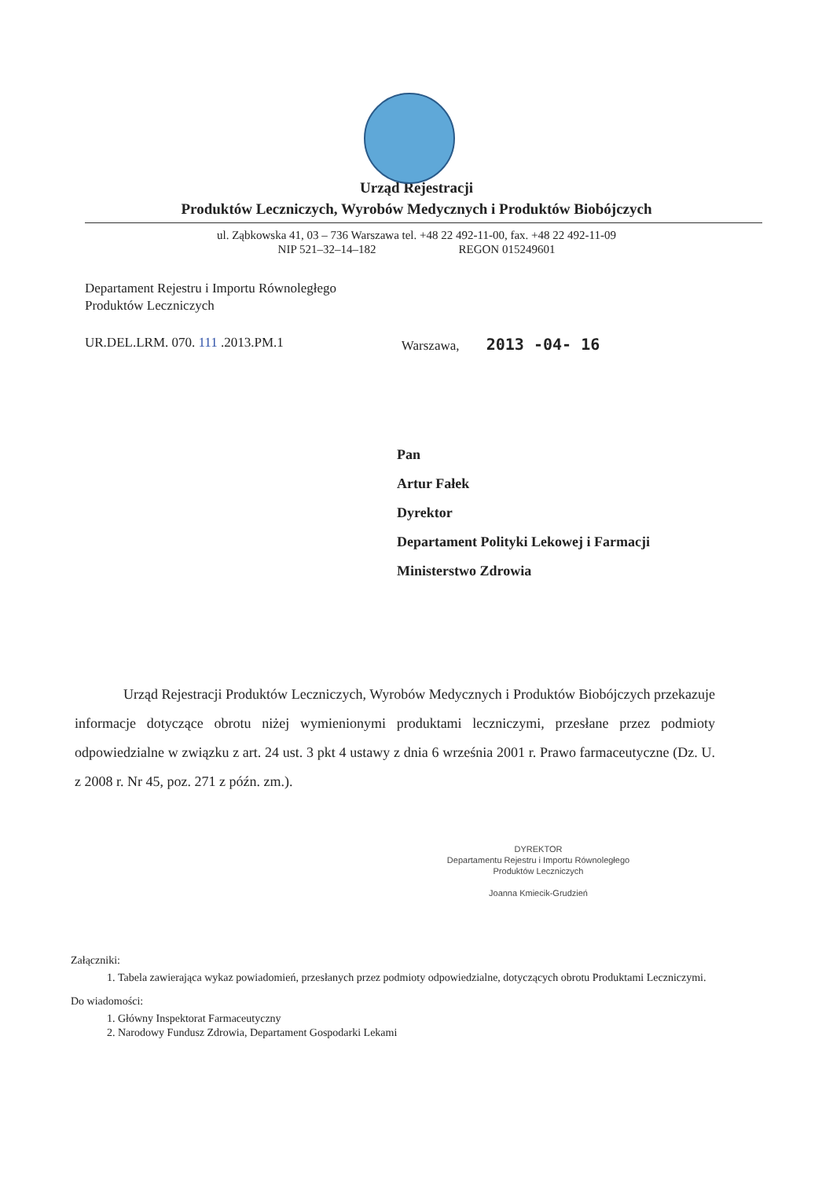Urząd Rejestracji
Produktów Leczniczych, Wyrobów Medycznych i Produktów Biobójczych
ul. Ząbkowska 41, 03 – 736 Warszawa tel. +48 22 492-11-00, fax. +48 22 492-11-09
NIP 521–32–14–182 REGON 015249601
Departament Rejestru i Importu Równoległego
Produktów Leczniczych
UR.DEL.LRM. 070. 111 .2013.PM.1 Warszawa, 2013 -04- 16
Pan
Artur Fałek
Dyrektor
Departament Polityki Lekowej i Farmacji
Ministerstwo Zdrowia
Urząd Rejestracji Produktów Leczniczych, Wyrobów Medycznych i Produktów Biobójczych przekazuje informacje dotyczące obrotu niżej wymienionymi produktami leczniczymi, przesłane przez podmioty odpowiedzialne w związku z art. 24 ust. 3 pkt 4 ustawy z dnia 6 września 2001 r. Prawo farmaceutyczne (Dz. U. z 2008 r. Nr 45, poz. 271 z późn. zm.).
DYREKTOR
Departamentu Rejestru i Importu Równoległego
Produktów Leczniczych
Joanna Kmiecik-Grudzień
Załączniki:
1. Tabela zawierająca wykaz powiadomień, przesłanych przez podmioty odpowiedzialne, dotyczących obrotu Produktami Leczniczymi.
Do wiadomości:
1. Główny Inspektorat Farmaceutyczny
2. Narodowy Fundusz Zdrowia, Departament Gospodarki Lekami